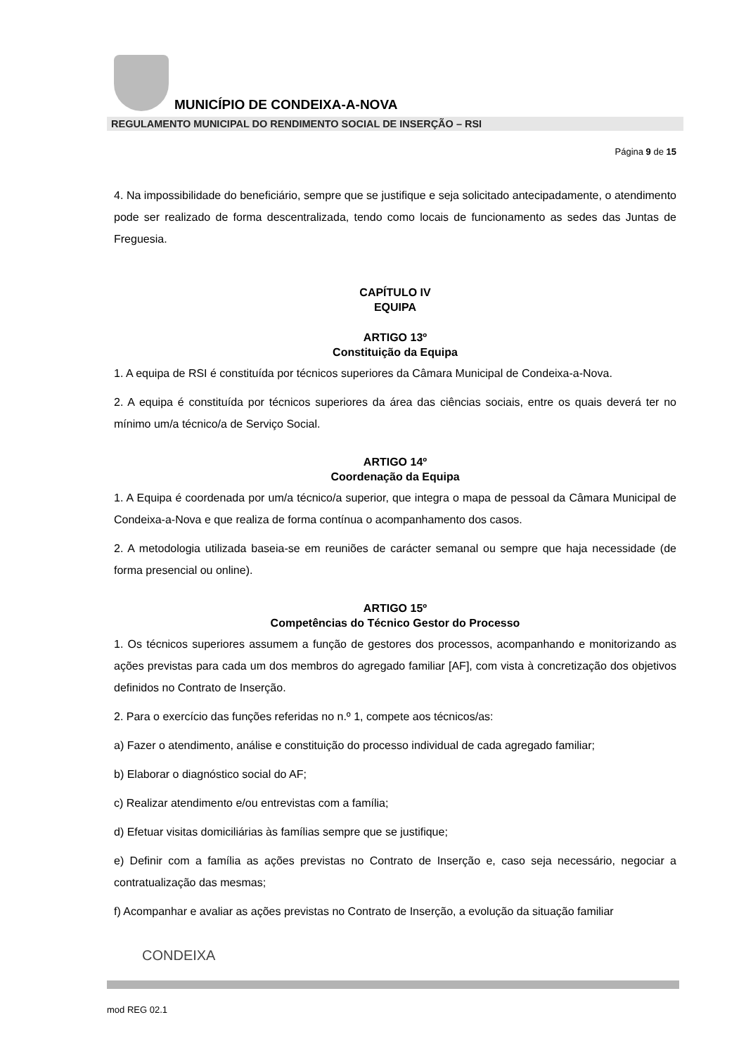MUNICÍPIO DE CONDEIXA-A-NOVA
REGULAMENTO MUNICIPAL DO RENDIMENTO SOCIAL DE INSERÇÃO – RSI
Página 9 de 15
4. Na impossibilidade do beneficiário, sempre que se justifique e seja solicitado antecipadamente, o atendimento pode ser realizado de forma descentralizada, tendo como locais de funcionamento as sedes das Juntas de Freguesia.
CAPÍTULO IV
EQUIPA
ARTIGO 13º
Constituição da Equipa
1. A equipa de RSI é constituída por técnicos superiores da Câmara Municipal de Condeixa-a-Nova.
2. A equipa é constituída por técnicos superiores da área das ciências sociais, entre os quais deverá ter no mínimo um/a técnico/a de Serviço Social.
ARTIGO 14º
Coordenação da Equipa
1. A Equipa é coordenada por um/a técnico/a superior, que integra o mapa de pessoal da Câmara Municipal de Condeixa-a-Nova e que realiza de forma contínua o acompanhamento dos casos.
2. A metodologia utilizada baseia-se em reuniões de carácter semanal ou sempre que haja necessidade (de forma presencial ou online).
ARTIGO 15º
Competências do Técnico Gestor do Processo
1. Os técnicos superiores assumem a função de gestores dos processos, acompanhando e monitorizando as ações previstas para cada um dos membros do agregado familiar [AF], com vista à concretização dos objetivos definidos no Contrato de Inserção.
2. Para o exercício das funções referidas no n.º 1, compete aos técnicos/as:
a) Fazer o atendimento, análise e constituição do processo individual de cada agregado familiar;
b) Elaborar o diagnóstico social do AF;
c) Realizar atendimento e/ou entrevistas com a família;
d) Efetuar visitas domiciliárias às famílias sempre que se justifique;
e) Definir com a família as ações previstas no Contrato de Inserção e, caso seja necessário, negociar a contratualização das mesmas;
f) Acompanhar e avaliar as ações previstas no Contrato de Inserção, a evolução da situação familiar
CONDEIXA
mod REG 02.1